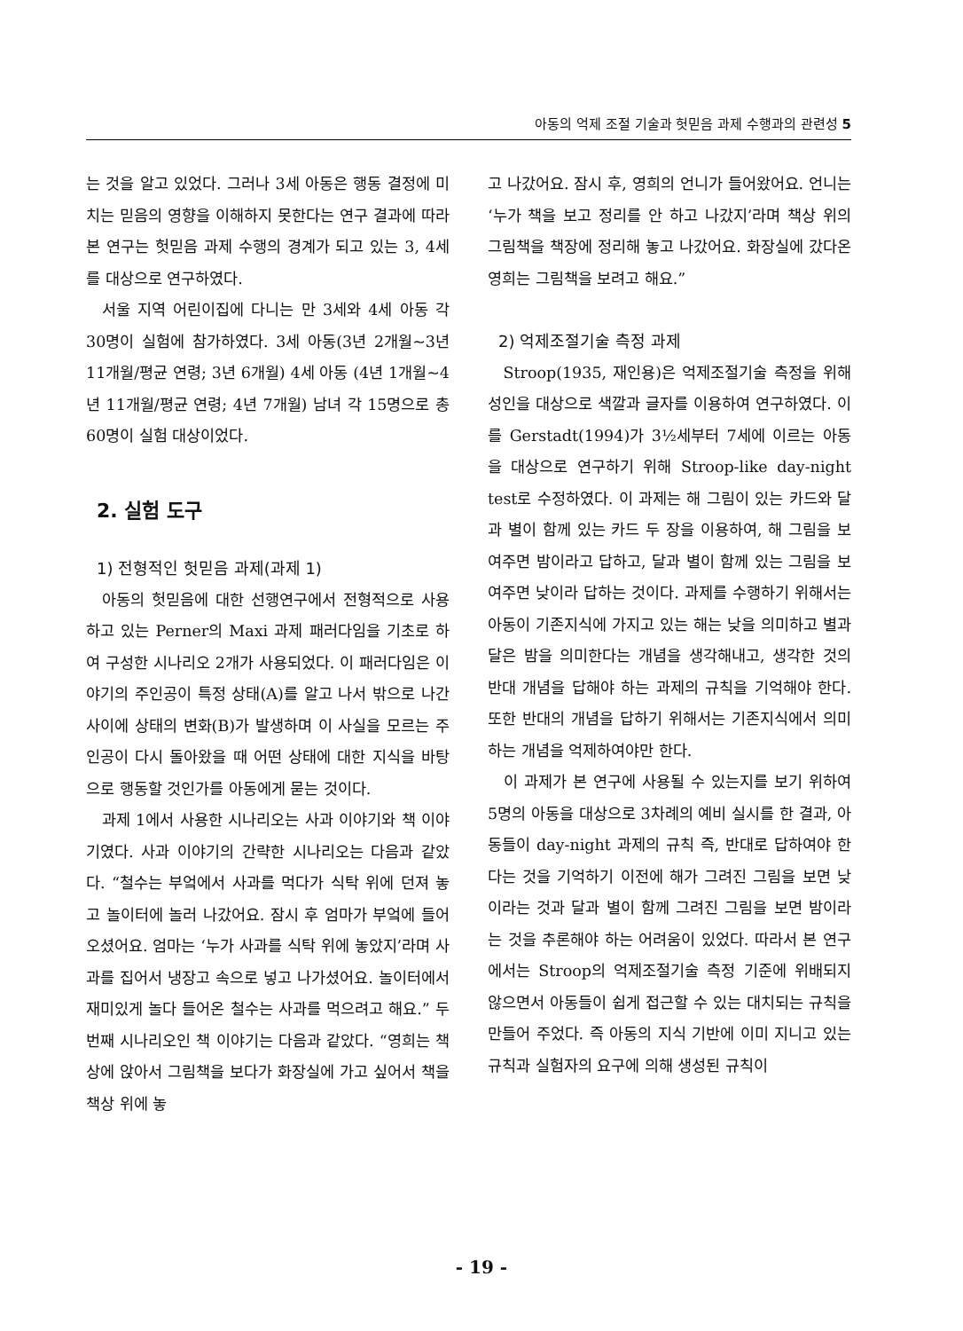아동의 억제 조절 기술과 헛믿음 과제 수행과의 관련성 5
는 것을 알고 있었다. 그러나 3세 아동은 행동 결정에 미치는 믿음의 영향을 이해하지 못한다는 연구 결과에 따라 본 연구는 헛믿음 과제 수행의 경계가 되고 있는 3, 4세를 대상으로 연구하였다.
서울 지역 어린이집에 다니는 만 3세와 4세 아동 각 30명이 실험에 참가하였다. 3세 아동(3년 2개월~3년 11개월/평균 연령; 3년 6개월) 4세 아동 (4년 1개월~4년 11개월/평균 연령; 4년 7개월) 남녀 각 15명으로 총 60명이 실험 대상이었다.
2. 실험 도구
1) 전형적인 헛믿음 과제(과제 1)
아동의 헛믿음에 대한 선행연구에서 전형적으로 사용하고 있는 Perner의 Maxi 과제 패러다임을 기초로 하여 구성한 시나리오 2개가 사용되었다. 이 패러다임은 이야기의 주인공이 특정 상태(A)를 알고 나서 밖으로 나간 사이에 상태의 변화(B)가 발생하며 이 사실을 모르는 주인공이 다시 돌아왔을 때 어떤 상태에 대한 지식을 바탕으로 행동할 것인가를 아동에게 묻는 것이다.
과제 1에서 사용한 시나리오는 사과 이야기와 책 이야기였다. 사과 이야기의 간략한 시나리오는 다음과 같았다. “철수는 부엌에서 사과를 먹다가 식탁 위에 던져 놓고 놀이터에 놀러 나갔어요. 잠시 후 엄마가 부엌에 들어 오셨어요. 엄마는 ‘누가 사과를 식탁 위에 놓았지’라며 사과를 집어서 냉장고 속으로 넣고 나가셨어요. 놀이터에서 재미있게 놀다 들어온 철수는 사과를 먹으려고 해요.” 두 번째 시나리오인 책 이야기는 다음과 같았다. “영희는 책상에 앉아서 그림책을 보다가 화장실에 가고 싶어서 책을 책상 위에 놓
고 나갔어요. 잠시 후, 영희의 언니가 들어왔어요. 언니는 ‘누가 책을 보고 정리를 안 하고 나갔지’라며 책상 위의 그림책을 책장에 정리해 놓고 나갔어요. 화장실에 갔다온 영희는 그림책을 보려고 해요.”
2) 억제조절기술 측정 과제
Stroop(1935, 재인용)은 억제조절기술 측정을 위해 성인을 대상으로 색깔과 글자를 이용하여 연구하였다. 이를 Gerstadt(1994)가 3½세부터 7세에 이르는 아동을 대상으로 연구하기 위해 Stroop-like day-night test로 수정하였다. 이 과제는 해 그림이 있는 카드와 달과 별이 함께 있는 카드 두 장을 이용하여, 해 그림을 보여주면 밤이라고 답하고, 달과 별이 함께 있는 그림을 보여주면 낮이라 답하는 것이다. 과제를 수행하기 위해서는 아동이 기존지식에 가지고 있는 해는 낮을 의미하고 별과 달은 밤을 의미한다는 개념을 생각해내고, 생각한 것의 반대 개념을 답해야 하는 과제의 규칙을 기억해야 한다. 또한 반대의 개념을 답하기 위해서는 기존지식에서 의미하는 개념을 억제하여야만 한다.
이 과제가 본 연구에 사용될 수 있는지를 보기 위하여 5명의 아동을 대상으로 3차례의 예비 실시를 한 결과, 아동들이 day-night 과제의 규칙 즉, 반대로 답하여야 한다는 것을 기억하기 이전에 해가 그려진 그림을 보면 낮이라는 것과 달과 별이 함께 그려진 그림을 보면 밤이라는 것을 추론해야 하는 어려움이 있었다. 따라서 본 연구에서는 Stroop의 억제조절기술 측정 기준에 위배되지 않으면서 아동들이 쉽게 접근할 수 있는 대치되는 규칙을 만들어 주었다. 즉 아동의 지식 기반에 이미 지니고 있는 규칙과 실험자의 요구에 의해 생성된 규칙이
- 19 -